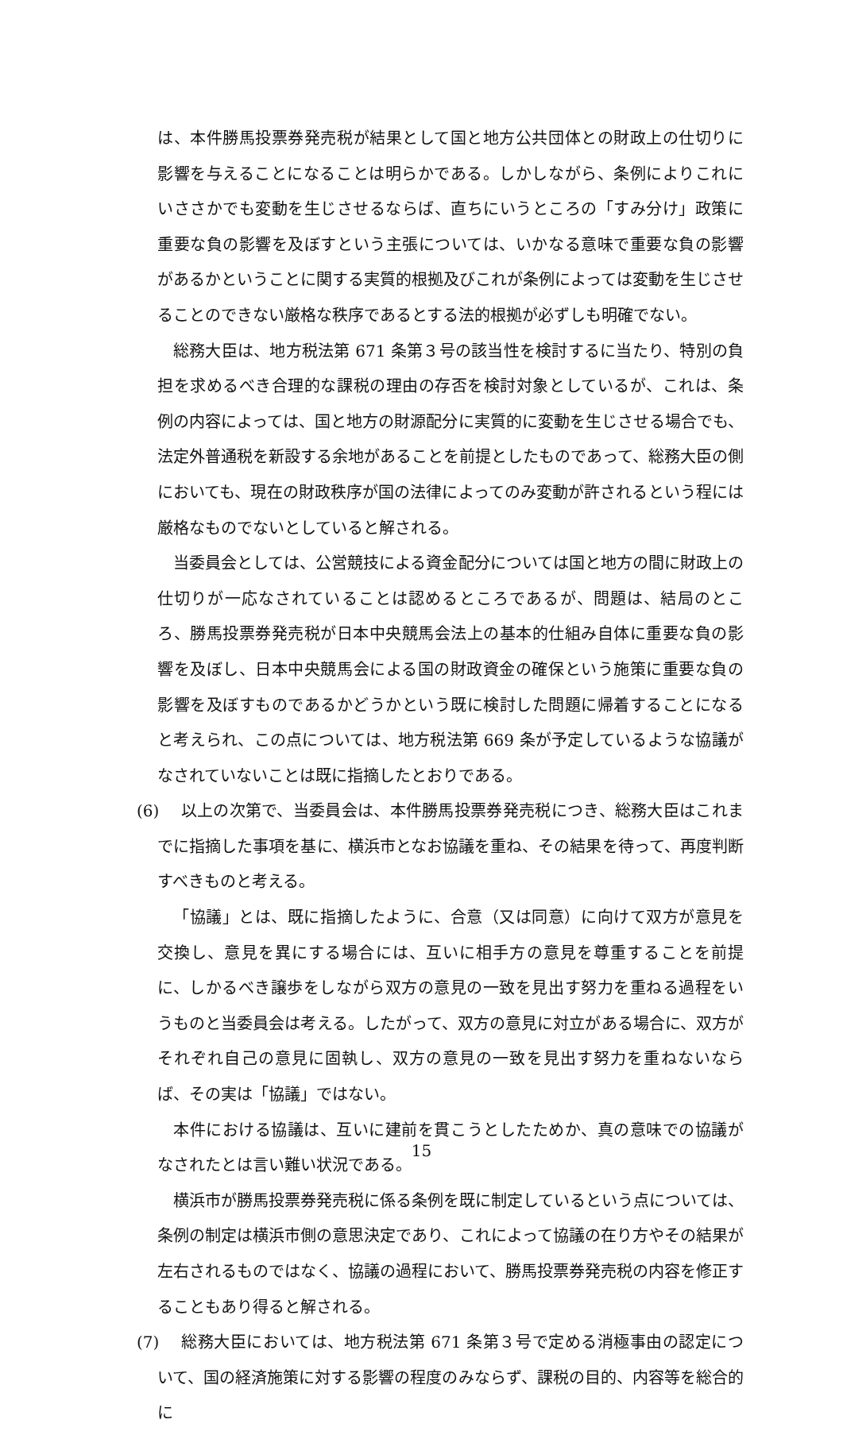は、本件勝馬投票券発売税が結果として国と地方公共団体との財政上の仕切りに影響を与えることになることは明らかである。しかしながら、条例によりこれにいささかでも変動を生じさせるならば、直ちにいうところの「すみ分け」政策に重要な負の影響を及ぼすという主張については、いかなる意味で重要な負の影響があるかということに関する実質的根拠及びこれが条例によっては変動を生じさせることのできない厳格な秩序であるとする法的根拠が必ずしも明確でない。
総務大臣は、地方税法第 671 条第３号の該当性を検討するに当たり、特別の負担を求めるべき合理的な課税の理由の存否を検討対象としているが、これは、条例の内容によっては、国と地方の財源配分に実質的に変動を生じさせる場合でも、法定外普通税を新設する余地があることを前提としたものであって、総務大臣の側においても、現在の財政秩序が国の法律によってのみ変動が許されるという程には厳格なものでないとしていると解される。
当委員会としては、公営競技による資金配分については国と地方の間に財政上の仕切りが一応なされていることは認めるところであるが、問題は、結局のところ、勝馬投票券発売税が日本中央競馬会法上の基本的仕組み自体に重要な負の影響を及ぼし、日本中央競馬会による国の財政資金の確保という施策に重要な負の影響を及ぼすものであるかどうかという既に検討した問題に帰着することになると考えられ、この点については、地方税法第 669 条が予定しているような協議がなされていないことは既に指摘したとおりである。
(6)　 以上の次第で、当委員会は、本件勝馬投票券発売税につき、総務大臣はこれまでに指摘した事項を基に、横浜市となお協議を重ね、その結果を待って、再度判断すべきものと考える。
「協議」とは、既に指摘したように、合意（又は同意）に向けて双方が意見を交換し、意見を異にする場合には、互いに相手方の意見を尊重することを前提に、しかるべき譲歩をしながら双方の意見の一致を見出す努力を重ねる過程をいうものと当委員会は考える。したがって、双方の意見に対立がある場合に、双方がそれぞれ自己の意見に固執し、双方の意見の一致を見出す努力を重ねないならば、その実は「協議」ではない。
本件における協議は、互いに建前を貫こうとしたためか、真の意味での協議がなされたとは言い難い状況である。
横浜市が勝馬投票券発売税に係る条例を既に制定しているという点については、条例の制定は横浜市側の意思決定であり、これによって協議の在り方やその結果が左右されるものではなく、協議の過程において、勝馬投票券発売税の内容を修正することもあり得ると解される。
(7)　 総務大臣においては、地方税法第 671 条第３号で定める消極事由の認定について、国の経済施策に対する影響の程度のみならず、課税の目的、内容等を総合的に
15